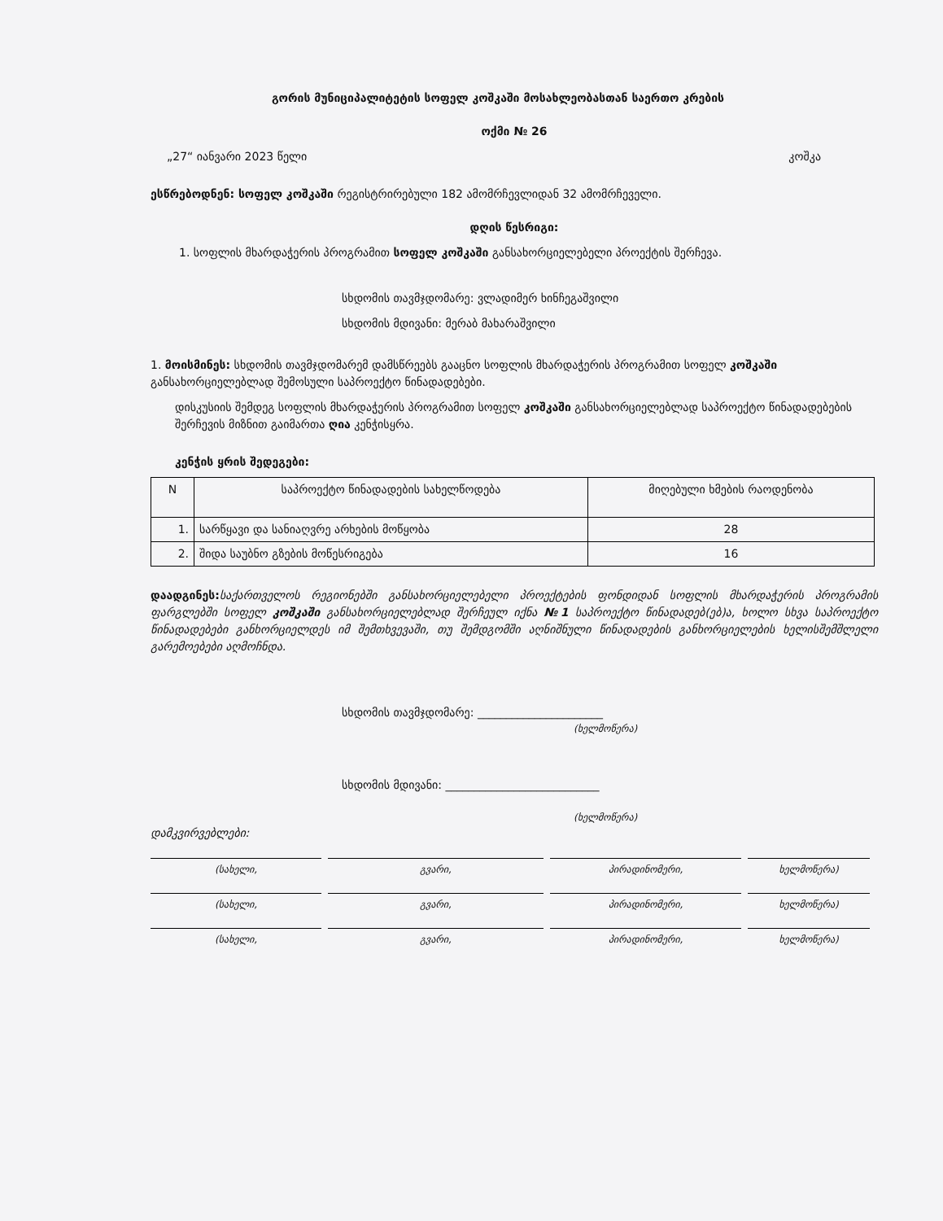გორის მუნიციპალიტეტის სოფელ კოშკაში მოსახლეობასთან საერთო კრების
ოქმი № 26
„27“ იანვარი 2023 წელი კოშკა
ესწრებოდნენ: სოფელ კოშკაში რეგისტრირებული 182 ამომრჩევლიდან 32 ამომრჩეველი.
დღის წესრიგი:
1. სოფლის მხარდაჭერის პროგრამით სოფელ კოშკაში განსახორციელებელი პროექტის შერჩევა.
სხდომის თავმჯდომარე: ვლადიმერ ხინჩეგაშვილი
სხდომის მდივანი: მერაბ მახარაშვილი
1. მოისმინეს: სხდომის თავმჯდომარემ დამსწრეებს გააცნო სოფლის მხარდაჭერის პროგრამით სოფელ კოშკაში განსახორციელებლად შემოსული საპროექტო წინადადებები.
დისკუსიის შემდეგ სოფლის მხარდაჭერის პროგრამით სოფელ კოშკაში განსახორციელებლად საპროექტო წინადადებების შერჩევის მიზნით გაიმართა ღია კენჭისყრა.
კენჭის ყრის შედეგები:
| N | საპროექტო წინადადების სახელწოდება | მიღებული ხმების რაოდენობა |
| --- | --- | --- |
| 1. | სარწყავი და სანიაღვრე არხების მოწყობა | 28 |
| 2. | შიდა საუბნო გზების მოწესრიგება | 16 |
დაადგინეს: საქართველოს რეგიონებში განსახორციელებელი პროექტების ფონდიდან სოფლის მხარდაჭერის პროგრამის ფარგლებში სოფელ კოშკაში განსახორციელებლად შერჩეულ იქნა №1 საპროექტო წინადადებ(ებ)ა, ხოლო სხვა საპროექტო წინადადებები განხორციელდეს იმ შემთხვევაში, თუ შემდგომში აღნიშნული წინადადების განხორციელების ხელისშემშლელი გარემოებები აღმოჩნდა.
სხდომის თავმჯდომარე: ______________________
(ხელმოწერა)
სხდომის მდივანი: ___________________________
(ხელმოწერა)
დამკვირვებლები:
(სახელი, გვარი, პირადინომერი, ხელმოწერა)
(სახელი, გვარი, პირადინომერი, ხელმოწერა)
(სახელი, გვარი, პირადინომერი, ხელმოწერა)